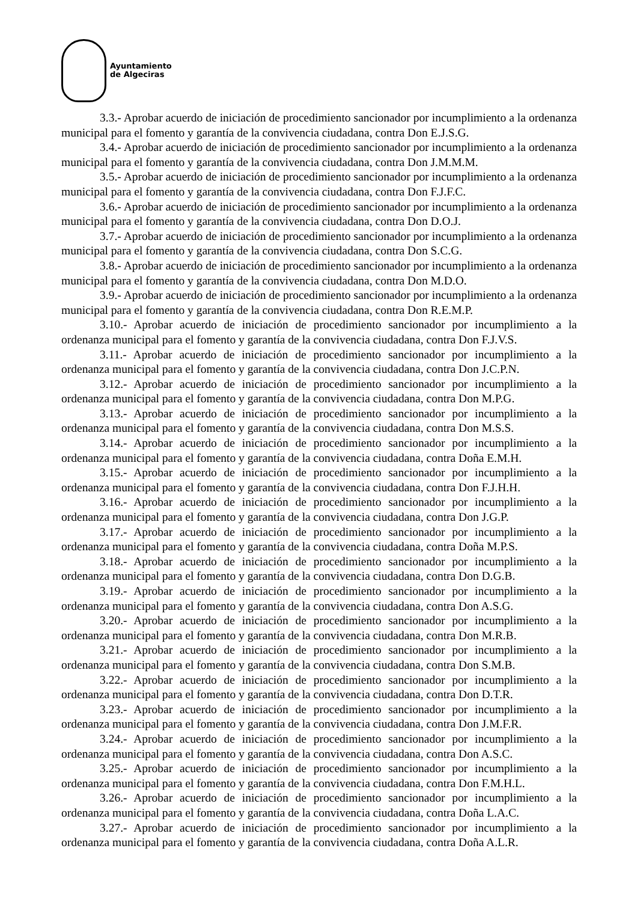Ayuntamiento
de Algeciras
3.3.- Aprobar acuerdo de iniciación de procedimiento sancionador por incumplimiento a la ordenanza municipal para el fomento y garantía de la convivencia ciudadana, contra Don E.J.S.G.
3.4.- Aprobar acuerdo de iniciación de procedimiento sancionador por incumplimiento a la ordenanza municipal para el fomento y garantía de la convivencia ciudadana, contra Don J.M.M.M.
3.5.- Aprobar acuerdo de iniciación de procedimiento sancionador por incumplimiento a la ordenanza municipal para el fomento y garantía de la convivencia ciudadana, contra Don F.J.F.C.
3.6.- Aprobar acuerdo de iniciación de procedimiento sancionador por incumplimiento a la ordenanza municipal para el fomento y garantía de la convivencia ciudadana, contra Don D.O.J.
3.7.- Aprobar acuerdo de iniciación de procedimiento sancionador por incumplimiento a la ordenanza municipal para el fomento y garantía de la convivencia ciudadana, contra Don S.C.G.
3.8.- Aprobar acuerdo de iniciación de procedimiento sancionador por incumplimiento a la ordenanza municipal para el fomento y garantía de la convivencia ciudadana, contra Don M.D.O.
3.9.- Aprobar acuerdo de iniciación de procedimiento sancionador por incumplimiento a la ordenanza municipal para el fomento y garantía de la convivencia ciudadana, contra Don R.E.M.P.
3.10.- Aprobar acuerdo de iniciación de procedimiento sancionador por incumplimiento a la ordenanza municipal para el fomento y garantía de la convivencia ciudadana, contra Don F.J.V.S.
3.11.- Aprobar acuerdo de iniciación de procedimiento sancionador por incumplimiento a la ordenanza municipal para el fomento y garantía de la convivencia ciudadana, contra Don J.C.P.N.
3.12.- Aprobar acuerdo de iniciación de procedimiento sancionador por incumplimiento a la ordenanza municipal para el fomento y garantía de la convivencia ciudadana, contra Don M.P.G.
3.13.- Aprobar acuerdo de iniciación de procedimiento sancionador por incumplimiento a la ordenanza municipal para el fomento y garantía de la convivencia ciudadana, contra Don M.S.S.
3.14.- Aprobar acuerdo de iniciación de procedimiento sancionador por incumplimiento a la ordenanza municipal para el fomento y garantía de la convivencia ciudadana, contra Doña E.M.H.
3.15.- Aprobar acuerdo de iniciación de procedimiento sancionador por incumplimiento a la ordenanza municipal para el fomento y garantía de la convivencia ciudadana, contra Don F.J.H.H.
3.16.- Aprobar acuerdo de iniciación de procedimiento sancionador por incumplimiento a la ordenanza municipal para el fomento y garantía de la convivencia ciudadana, contra Don J.G.P.
3.17.- Aprobar acuerdo de iniciación de procedimiento sancionador por incumplimiento a la ordenanza municipal para el fomento y garantía de la convivencia ciudadana, contra Doña M.P.S.
3.18.- Aprobar acuerdo de iniciación de procedimiento sancionador por incumplimiento a la ordenanza municipal para el fomento y garantía de la convivencia ciudadana, contra Don D.G.B.
3.19.- Aprobar acuerdo de iniciación de procedimiento sancionador por incumplimiento a la ordenanza municipal para el fomento y garantía de la convivencia ciudadana, contra Don A.S.G.
3.20.- Aprobar acuerdo de iniciación de procedimiento sancionador por incumplimiento a la ordenanza municipal para el fomento y garantía de la convivencia ciudadana, contra Don M.R.B.
3.21.- Aprobar acuerdo de iniciación de procedimiento sancionador por incumplimiento a la ordenanza municipal para el fomento y garantía de la convivencia ciudadana, contra Don S.M.B.
3.22.- Aprobar acuerdo de iniciación de procedimiento sancionador por incumplimiento a la ordenanza municipal para el fomento y garantía de la convivencia ciudadana, contra Don D.T.R.
3.23.- Aprobar acuerdo de iniciación de procedimiento sancionador por incumplimiento a la ordenanza municipal para el fomento y garantía de la convivencia ciudadana, contra Don J.M.F.R.
3.24.- Aprobar acuerdo de iniciación de procedimiento sancionador por incumplimiento a la ordenanza municipal para el fomento y garantía de la convivencia ciudadana, contra Don A.S.C.
3.25.- Aprobar acuerdo de iniciación de procedimiento sancionador por incumplimiento a la ordenanza municipal para el fomento y garantía de la convivencia ciudadana, contra Don F.M.H.L.
3.26.- Aprobar acuerdo de iniciación de procedimiento sancionador por incumplimiento a la ordenanza municipal para el fomento y garantía de la convivencia ciudadana, contra Doña L.A.C.
3.27.- Aprobar acuerdo de iniciación de procedimiento sancionador por incumplimiento a la ordenanza municipal para el fomento y garantía de la convivencia ciudadana, contra Doña A.L.R.